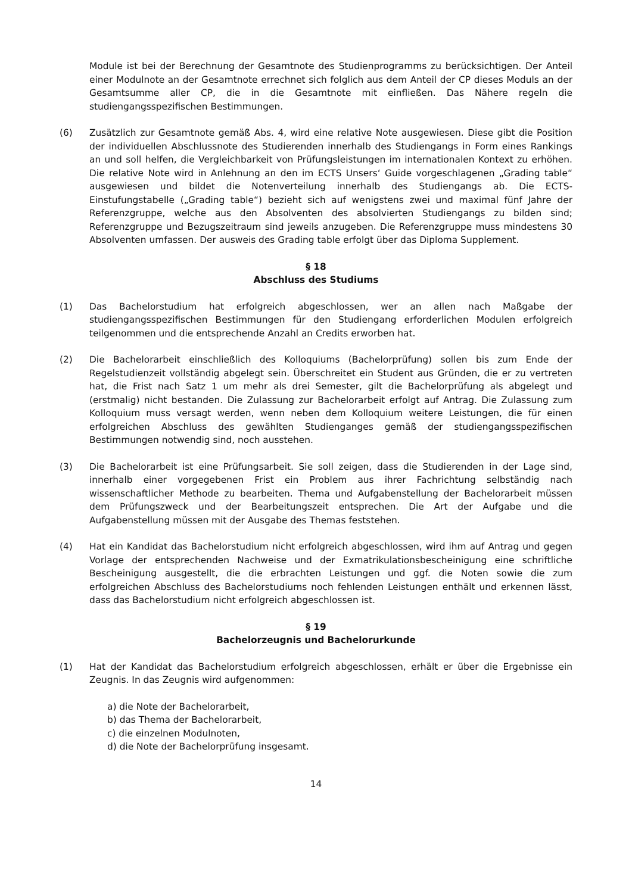Module ist bei der Berechnung der Gesamtnote des Studienprogramms zu berücksichtigen. Der Anteil einer Modulnote an der Gesamtnote errechnet sich folglich aus dem Anteil der CP dieses Moduls an der Gesamtsumme aller CP, die in die Gesamtnote mit einfließen. Das Nähere regeln die studiengangsspezifischen Bestimmungen.
(6) Zusätzlich zur Gesamtnote gemäß Abs. 4, wird eine relative Note ausgewiesen. Diese gibt die Position der individuellen Abschlussnote des Studierenden innerhalb des Studiengangs in Form eines Rankings an und soll helfen, die Vergleichbarkeit von Prüfungsleistungen im internationalen Kontext zu erhöhen. Die relative Note wird in Anlehnung an den im ECTS Unsers‘ Guide vorgeschlagenen „Grading table“ ausgewiesen und bildet die Notenverteilung innerhalb des Studiengangs ab. Die ECTS-Einstufungstabelle („Grading table“) bezieht sich auf wenigstens zwei und maximal fünf Jahre der Referenzgruppe, welche aus den Absolventen des absolvierten Studiengangs zu bilden sind; Referenzgruppe und Bezugszeitraum sind jeweils anzugeben. Die Referenzgruppe muss mindestens 30 Absolventen umfassen. Der ausweis des Grading table erfolgt über das Diploma Supplement.
§ 18
Abschluss des Studiums
(1) Das Bachelorstudium hat erfolgreich abgeschlossen, wer an allen nach Maßgabe der studiengangsspezifischen Bestimmungen für den Studiengang erforderlichen Modulen erfolgreich teilgenommen und die entsprechende Anzahl an Credits erworben hat.
(2) Die Bachelorarbeit einschließlich des Kolloquiums (Bachelorprüfung) sollen bis zum Ende der Regelstudienzeit vollständig abgelegt sein. Überschreitet ein Student aus Gründen, die er zu vertreten hat, die Frist nach Satz 1 um mehr als drei Semester, gilt die Bachelorprüfung als abgelegt und (erstmalig) nicht bestanden. Die Zulassung zur Bachelorarbeit erfolgt auf Antrag. Die Zulassung zum Kolloquium muss versagt werden, wenn neben dem Kolloquium weitere Leistungen, die für einen erfolgreichen Abschluss des gewählten Studienganges gemäß der studiengangsspezifischen Bestimmungen notwendig sind, noch ausstehen.
(3) Die Bachelorarbeit ist eine Prüfungsarbeit. Sie soll zeigen, dass die Studierenden in der Lage sind, innerhalb einer vorgegebenen Frist ein Problem aus ihrer Fachrichtung selbständig nach wissenschaftlicher Methode zu bearbeiten. Thema und Aufgabenstellung der Bachelorarbeit müssen dem Prüfungszweck und der Bearbeitungszeit entsprechen. Die Art der Aufgabe und die Aufgabenstellung müssen mit der Ausgabe des Themas feststehen.
(4) Hat ein Kandidat das Bachelorstudium nicht erfolgreich abgeschlossen, wird ihm auf Antrag und gegen Vorlage der entsprechenden Nachweise und der Exmatrikulationsbescheinigung eine schriftliche Bescheinigung ausgestellt, die die erbrachten Leistungen und ggf. die Noten sowie die zum erfolgreichen Abschluss des Bachelorstudiums noch fehlenden Leistungen enthält und erkennen lässt, dass das Bachelorstudium nicht erfolgreich abgeschlossen ist.
§ 19
Bachelorzeugnis und Bachelorurkunde
(1) Hat der Kandidat das Bachelorstudium erfolgreich abgeschlossen, erhält er über die Ergebnisse ein Zeugnis. In das Zeugnis wird aufgenommen:
a) die Note der Bachelorarbeit,
b) das Thema der Bachelorarbeit,
c) die einzelnen Modulnoten,
d) die Note der Bachelorprüfung insgesamt.
14